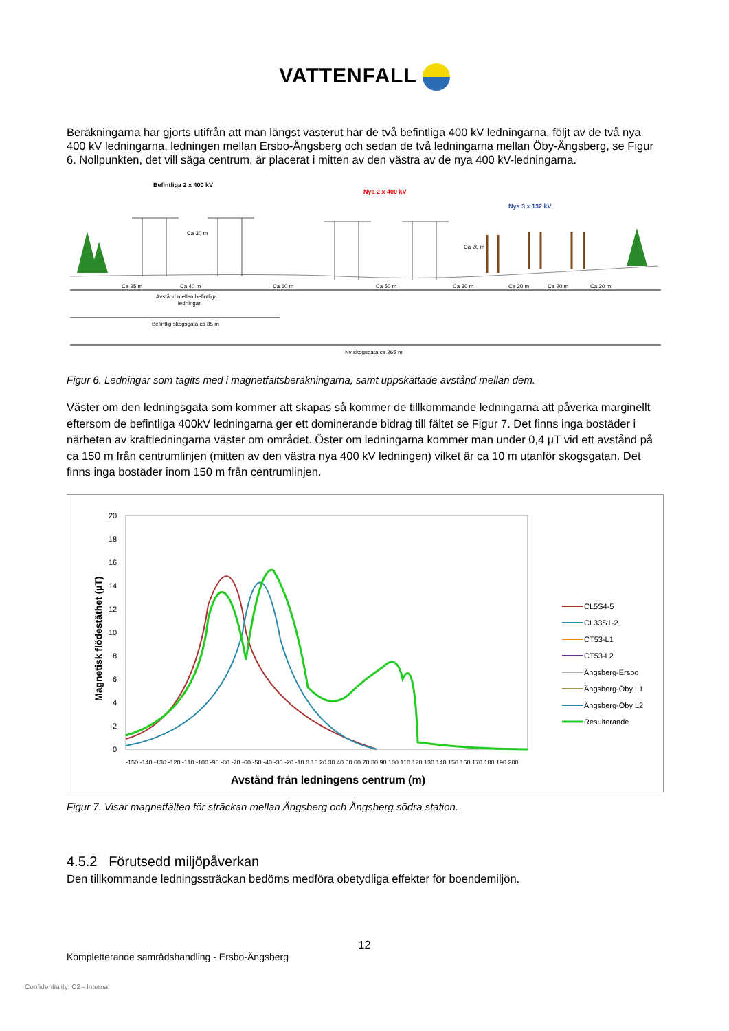VATTENFALL
Beräkningarna har gjorts utifrån att man längst västerut har de två befintliga 400 kV ledningarna, följt av de två nya 400 kV ledningarna, ledningen mellan Ersbo-Ängsberg och sedan de två ledningarna mellan Öby-Ängsberg, se Figur 6. Nollpunkten, det vill säga centrum, är placerat i mitten av den västra av de nya 400 kV-ledningarna.
Befintliga 2 x 400 kV
Nya 2 x 400 kV
Nya 3 x 132 kV
Ca 25 m
Ca 40 m
Ca 60 m
Ca 50 m
Ca 30 m
Ca 20 m
Ca 20 m
Ca 20 m
Avstånd mellan befintliga
ledningar
Befintlig skogsgata ca 85 m
Ny skogsgata ca 265 m
Ca 30 m
Ca 20 m
Figur 6. Ledningar som tagits med i magnetfältsberäkningarna, samt uppskattade avstånd mellan dem.
Väster om den ledningsgata som kommer att skapas så kommer de tillkommande ledningarna att påverka marginellt eftersom de befintliga 400kV ledningarna ger ett dominerande bidrag till fältet se Figur 7. Det finns inga bostäder i närheten av kraftledningarna väster om området. Öster om ledningarna kommer man under 0,4 µT vid ett avstånd på ca 150 m från centrumlinjen (mitten av den västra nya 400 kV ledningen) vilket är ca 10 m utanför skogsgatan. Det finns inga bostäder inom 150 m från centrumlinjen.
20
18
16
14
12
10
8
6
4
2
0
Magnetisk flödestäthet (µT)
-150 -140 -130 -120 -110 -100 -90 -80 -70 -60 -50 -40 -30 -20 -10 0 10 20 30 40 50 60 70 80 90 100 110 120 130 140 150 160 170 180 190 200
Avstånd från ledningens centrum (m)
CL5S4-5
CL33S1-2
CT53-L1
CT53-L2
Ängsberg-Ersbo
Ängsberg-Öby L1
Ängsberg-Öby L2
Resulterande
Figur 7. Visar magnetfälten för sträckan mellan Ängsberg och Ängsberg södra station.
4.5.2 Förutsedd miljöpåverkan
Den tillkommande ledningssträckan bedöms medföra obetydliga effekter för boendemiljön.
12
Kompletterande samrådshandling - Ersbo-Ängsberg
Confidentiality: C2 - Internal